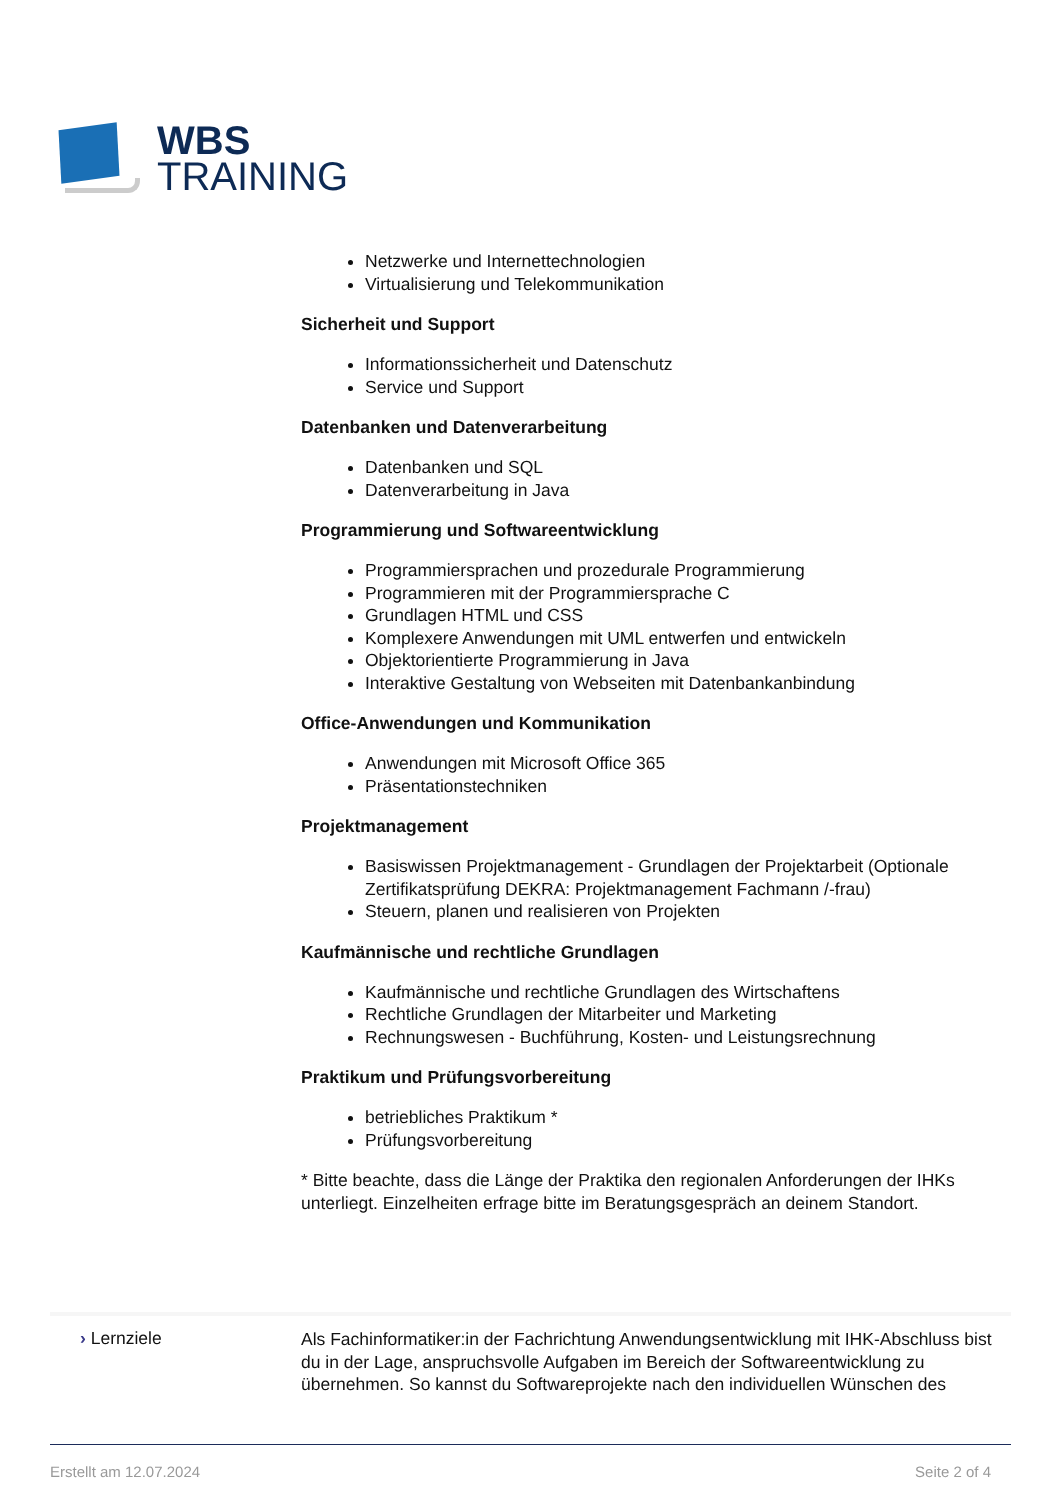WBS
TRAINING
Netzwerke und Internettechnologien
Virtualisierung und Telekommunikation
Sicherheit und Support
Informationssicherheit und Datenschutz
Service und Support
Datenbanken und Datenverarbeitung
Datenbanken und SQL
Datenverarbeitung in Java
Programmierung und Softwareentwicklung
Programmiersprachen und prozedurale Programmierung
Programmieren mit der Programmiersprache C
Grundlagen HTML und CSS
Komplexere Anwendungen mit UML entwerfen und entwickeln
Objektorientierte Programmierung in Java
Interaktive Gestaltung von Webseiten mit Datenbankanbindung
Office-Anwendungen und Kommunikation
Anwendungen mit Microsoft Office 365
Präsentationstechniken
Projektmanagement
Basiswissen Projektmanagement - Grundlagen der Projektarbeit (Optionale Zertifikatsprüfung DEKRA: Projektmanagement Fachmann /-frau)
Steuern, planen und realisieren von Projekten
Kaufmännische und rechtliche Grundlagen
Kaufmännische und rechtliche Grundlagen des Wirtschaftens
Rechtliche Grundlagen der Mitarbeiter und Marketing
Rechnungswesen - Buchführung, Kosten- und Leistungsrechnung
Praktikum und Prüfungsvorbereitung
betriebliches Praktikum *
Prüfungsvorbereitung
* Bitte beachte, dass die Länge der Praktika den regionalen Anforderungen der IHKs unterliegt. Einzelheiten erfrage bitte im Beratungsgespräch an deinem Standort.
› Lernziele
Als Fachinformatiker:in der Fachrichtung Anwendungsentwicklung mit IHK-Abschluss bist du in der Lage, anspruchsvolle Aufgaben im Bereich der Softwareentwicklung zu übernehmen. So kannst du Softwareprojekte nach den individuellen Wünschen des
Erstellt am 12.07.2024 Seite 2 of 4